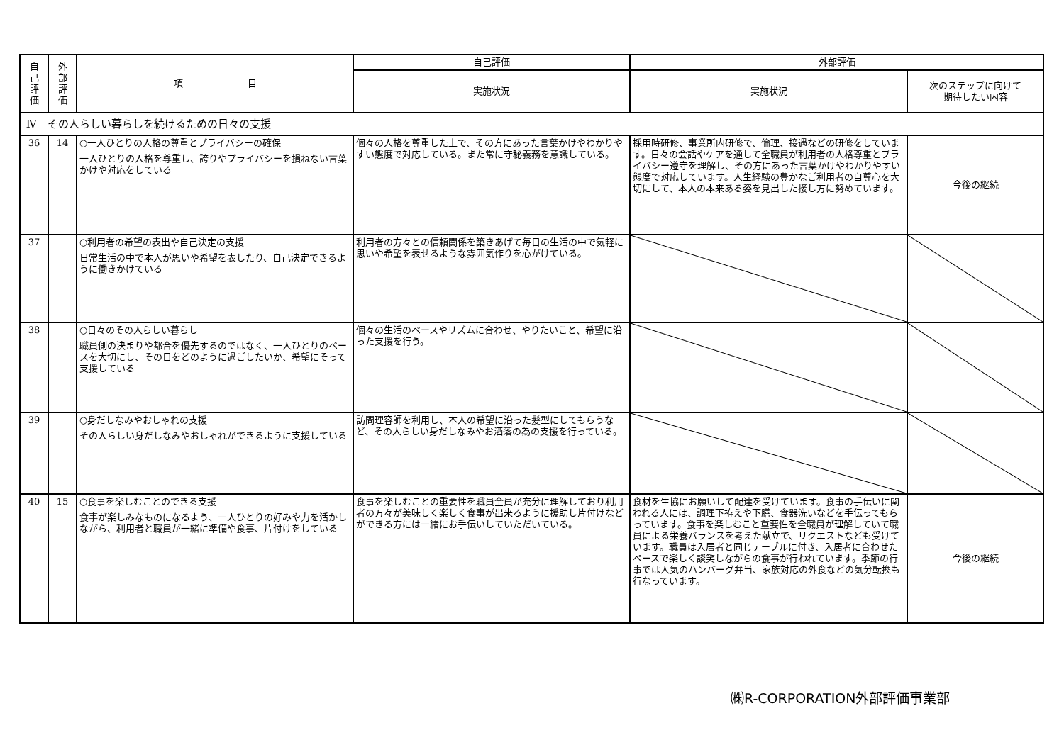| 自 己 評 価 | 外 部 評 価 | 項 目 | 自己評価 | 外部評価 | |
| --- | --- | --- | --- | --- | --- |
| | | | 実施状況 | 実施状況 | 次のステップに向けて 期待したい内容 |
| Ⅳ その人らしい暮らしを続けるための日々の支援 | | | | | |
| 36 | 14 | ○一人ひとりの人格の尊重とプライバシーの確保 一人ひとりの人格を尊重し、誇りやプライバシーを損ねない言葉かけや対応をしている | 個々の人格を尊重した上で、その方にあった言葉かけやわかりやすい態度で対応している。また常に守秘義務を意識している。 | 採用時研修、事業所内研修で、倫理、接遇などの研修をしています。日々の会話やケアを通して全職員が利用者の人格尊重とプライバシー遵守を理解し、その方にあった言葉かけやわかりやすい態度で対応しています。人生経験の豊かなご利用者の自尊心を大切にして、本人の本来ある姿を見出した接し方に努めています。 | 今後の継続 |
| 37 | | ○利用者の希望の表出や自己決定の支援 日常生活の中で本人が思いや希望を表したり、自己決定できるように働きかけている | 利用者の方々との信頼関係を築きあげて毎日の生活の中で気軽に思いや希望を表せるような雰囲気作りを心がけている。 | | |
| 38 | | ○日々のその人らしい暮らし 職員側の決まりや都合を優先するのではなく、一人ひとりのペースを大切にし、その日をどのように過ごしたいか、希望にそって支援している | 個々の生活のペースやリズムに合わせ、やりたいこと、希望に沿った支援を行う。 | | |
| 39 | | ○身だしなみやおしゃれの支援 その人らしい身だしなみやおしゃれができるように支援している | 訪問理容師を利用し、本人の希望に沿った髪型にしてもらうなど、その人らしい身だしなみやお洒落の為の支援を行っている。 | | |
| 40 | 15 | ○食事を楽しむことのできる支援 食事が楽しみなものになるよう、一人ひとりの好みや力を活かしながら、利用者と職員が一緒に準備や食事、片付けをしている | 食事を楽しむことの重要性を職員全員が充分に理解しており利用者の方々が美味しく楽しく食事が出来るように援助し片付けなどができる方には一緒にお手伝いしていただいている。 | 食材を生協にお願いして配達を受けています。食事の手伝いに関われる人には、調理下拵えや下膳、食器洗いなどを手伝ってもらっています。食事を楽しむこと重要性を全職員が理解していて職員による栄養バランスを考えた献立で、リクエストなども受けています。職員は入居者と同じテーブルに付き、入居者に合わせたペースで楽しく談笑しながらの食事が行われています。季節の行事では人気のハンバーグ弁当、家族対応の外食などの気分転換も行なっています。 | 今後の継続 |
㈱R-CORPORATION外部評価事業部